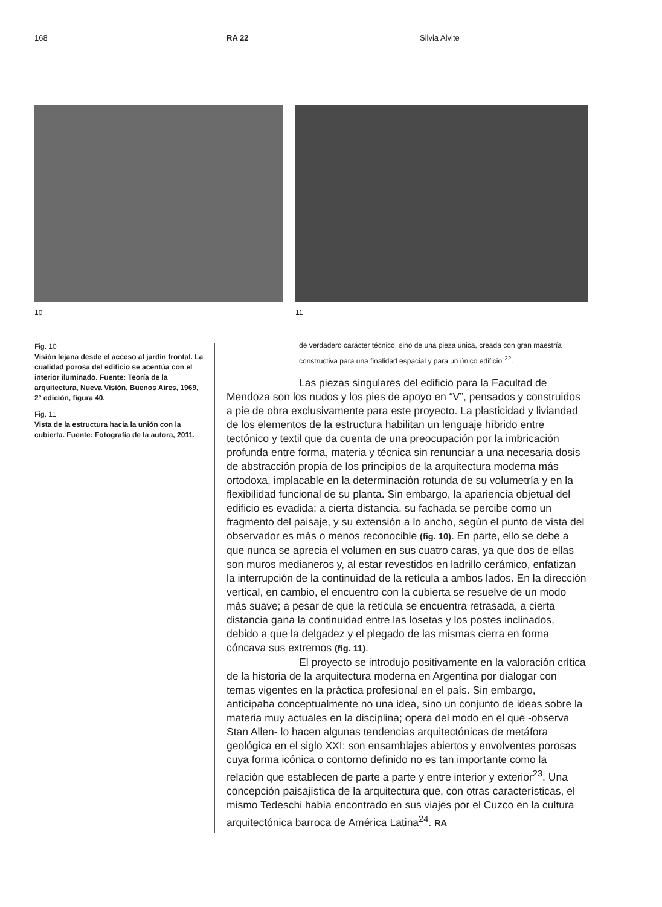168 RA 22 Silvia Alvite
10 11
Fig. 10
Visión lejana desde el acceso al jardín frontal. La cualidad porosa del edificio se acentúa con el interior iluminado. Fuente: Teoría de la arquitectura, Nueva Visión, Buenos Aires, 1969, 2° edición, figura 40.
Fig. 11
Vista de la estructura hacia la unión con la cubierta. Fuente: Fotografía de la autora, 2011.
de verdadero carácter técnico, sino de una pieza única, creada con gran maestría constructiva para una finalidad espacial y para un único edificio”<sup>22</sup>.
Las piezas singulares del edificio para la Facultad de Mendoza son los nudos y los pies de apoyo en “V”, pensados y construidos a pie de obra exclusivamente para este proyecto. La plasticidad y liviandad de los elementos de la estructura habilitan un lenguaje híbrido entre tectónico y textil que da cuenta de una preocupación por la imbricación profunda entre forma, materia y técnica sin renunciar a una necesaria dosis de abstracción propia de los principios de la arquitectura moderna más ortodoxa, implacable en la determinación rotunda de su volumetría y en la flexibilidad funcional de su planta. Sin embargo, la apariencia objetual del edificio es evadida; a cierta distancia, su fachada se percibe como un fragmento del paisaje, y su extensión a lo ancho, según el punto de vista del observador es más o menos reconocible (fig. 10). En parte, ello se debe a que nunca se aprecia el volumen en sus cuatro caras, ya que dos de ellas son muros medianeros y, al estar revestidos en ladrillo cerámico, enfatizan la interrupción de la continuidad de la retícula a ambos lados. En la dirección vertical, en cambio, el encuentro con la cubierta se resuelve de un modo más suave; a pesar de que la retícula se encuentra retrasada, a cierta distancia gana la continuidad entre las losetas y los postes inclinados, debido a que la delgadez y el plegado de las mismas cierra en forma cóncava sus extremos (fig. 11).
El proyecto se introdujo positivamente en la valoración crítica de la historia de la arquitectura moderna en Argentina por dialogar con temas vigentes en la práctica profesional en el país. Sin embargo, anticipaba conceptualmente no una idea, sino un conjunto de ideas sobre la materia muy actuales en la disciplina; opera del modo en el que -observa Stan Allen- lo hacen algunas tendencias arquitectónicas de metáfora geológica en el siglo XXI: son ensamblajes abiertos y envolventes porosas cuya forma icónica o contorno definido no es tan importante como la relación que establecen de parte a parte y entre interior y exterior<sup>23</sup>. Una concepción paisajística de la arquitectura que, con otras características, el mismo Tedeschi había encontrado en sus viajes por el Cuzco en la cultura arquitectónica barroca de América Latina<sup>24</sup>. RA